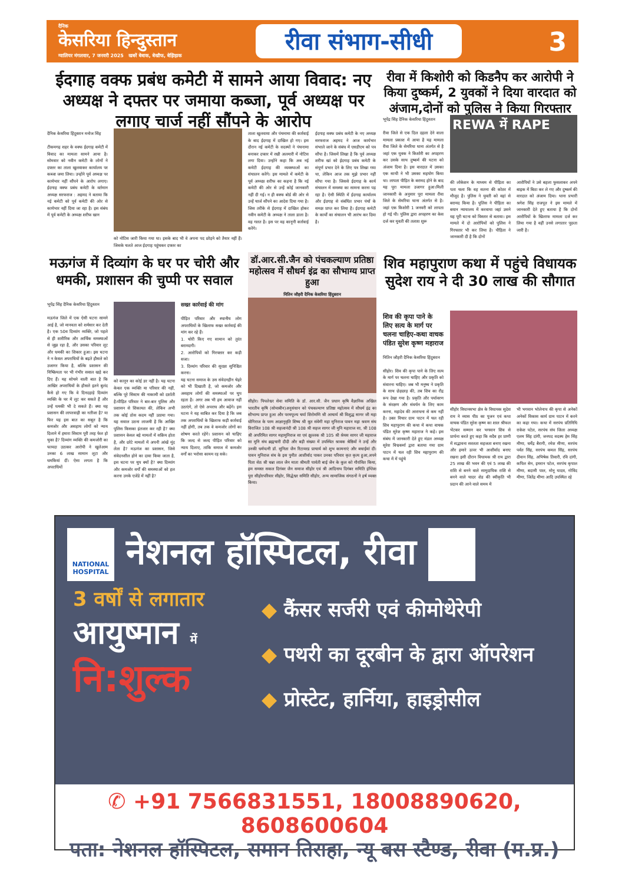दैनिक
केसरिया हिन्दुस्तान
ग्वालियर मंगलवार, 7 जनवरी 2025 खबरें बेबाक, बेखौफ, बेझिझक
रीवा संभाग-सीधी
3
ईदगाह वक्फ प्रबंध कमेटी में सामने आया विवाद: नए अध्यक्ष ने दफ्तर पर जमाया कब्जा, पूर्व अध्यक्ष पर लगाए चार्ज नहीं सौंपने के आरोप
रीवा में किशोरी को किडनैप कर आरोपी ने किया दुष्कर्म, 2 युवकों ने दिया वारदात को अंजाम,दोनों को पुलिस ने किया गिरफ्तार
दैनिक केसरिया हिंदुस्तान मनोज सिंह
टीकमगढ़ शहर के वक्फ ईदगाह कमेटी में विवाद का मामला सामने आया है। सोमवार को नवीन कमेटी के लोगों ने दफ्तर का ताला खुलवाकर कार्यालय पर कब्जा जमा लिया। उन्होंने पूर्व अध्यक्ष पर कार्यभार नहीं सौंपने के आरोप लगाए। ईदगाह वक्फ प्रबंध कमेटी के वर्तमान अध्यक्ष सरफराज : अहमद ने बताया कि नई कमेटी को पूर्व कमेटी की ओर से कार्यभार नहीं दिया जा रहा है। इस संबंध में पूर्व कमेटी के अध्यक्ष शरीफ खान
को नोटिस जारी किया गया था। इसके बाद भी वे अपना पद छोड़ने को तैयार नहीं हैं। जिसके चलते आज ईदगाह पहुंचकर दफ्तर का
ताला खुलवाया और पंचनामा की कार्रवाई के बाद ईदगाह में दाखिल हो गए। इस दौरान नई कमेटी के सदस्यों ने पंचनामा बनाकर दफ्तर में रखी अलमारी में नोटिस लगा दिया। उन्होंने कहा कि अब नई कमेटी ईदगाह की व्यवस्थाओं का संचालन करेंगे। इस मामले में कमेटी के पूर्व अध्यक्ष शरीफ का कहना है कि नई कमेटी की ओर से उन्हें कोई जानकारी नहीं दी गई। न ही वक्फ बोर्ड की ओर से उन्हें चार्ज सौंपने का आदेश दिया गया है। जिस तरीके से ईदगाह में दाखिल होकर नवीन कमेटी के अध्यक्ष ने ताला डाला है। वह गलत है। इस पर वह कानूनी कार्रवाई करेंगे।
ईदगाह वक्फ प्रबंध कमेटी के नए अध्यक्ष सरफराज अहमद ने आज कार्यभार संभाले जाने के संबंध में एसडीएम को पत्र सौंपा है। जिसमें लिखा है कि पूर्व अध्यक्ष शरीफ खां को ईदगाह प्रबंध कमेटी के संपूर्ण प्रभार देने के लिए पत्र लिखा गया था, लेकिन आज तक मुझे प्रभार नहीं सौंपा गया है। जिससे ईदगाह के कार्य संचालन में समस्या का सामना करना पड़ रहा है। ऐसी स्थिति में ईदगाह कार्यालय और ईदगाह से संबंधित प्रभार पंचों के समक्ष प्राप्त कर लिया है। ईदगाह कमेटी के कार्यों का संचालन भी आरंभ कर दिया है।
भूपेंद्र सिंह दैनिक केसरिया हिंदुस्तान
रीवा जिले से एक दिल दहला देने वाला मामला प्रकाश में आया है यह मामला रीवा जिले के सेमरिया थाना अंतर्गत से है जहां एक युवक ने किशोरी का अपहरण कर उसके साथ दुष्कर्म की घटना को अंजाम दिया है। इस वारदात में उसका एक साथी ने भी उसका सहयोग किया था। लापता पीड़ित के बरामद होने के बाद यह पूरा मामला उजागर हुआ।मिली जानकारी के अनुसार पूरा मामला रीवा जिले के सेमरिया थाना अंतर्गत से है। जहां एक किशोरी 1 जनवरी को लापता हो गई थी। पुलिस द्वारा अपहरण का केस दर्ज कर युवती की तलाश शुरू
REWA में RAPE
की लोकेशन के माध्यम से पीड़िता का पता चला कि वह सतना की कोठर में मौजूद है। पुलिस ने युवती को वहां से बरामद किया है। पुलिस ने पीड़िता का बयान न्यायालय में करवाया जहां उसने यह पूरी घटना को विस्तार से बताया। इस मामले में दो आरोपियों को पुलिस ने गिरफ्तार भी कर लिया है। पीड़िता ने जानकारी दी है कि दोनों
आरोपियों ने उसे बहला फुसलाकर अपने बाइक में बिठा कर ले गए और दुष्कर्म की वारदात को अंजाम दिया। थाना प्रभारी श्रगेश सिंह राजपूत ने इस मामले में जानकारी देते हुए बताया है कि दोनों आरोपियों के खिलाफ मामला दर्ज कर लिया गया है वहीं उनसे लगातार पूछता जारी है।
मऊगंज में दिव्यांग के घर पर चोरी और धमकी, प्रशासन की चुप्पी पर सवाल
भूपेंद्र सिंह दैनिक केसरिया हिंदुस्तान
मऊगंज जिले में एक ऐसी घटना सामने आई है, जो मानवता को शर्मसार कर देती है। एक 50व दिव्यांग व्यक्ति, जो पहले से ही शारीरिक और आर्थिक समस्याओं से जूझ रहा है, और उसका परिवार लूट और धमकी का शिकार हुआ। इस घटना ने न केवल अपराधियों के बढ़ते हौसले को उजागर किया है, बल्कि प्रशासन की निष्क्रियता पर भी गंभीर सवाल खड़े कर दिए हैं। यह सोचने वाली बात है कि आखिर अपराधियों के हौसले इतने बुलंद कैसे हो गए कि वे दिनदहाड़े दिव्यांग व्यक्ति के घर में लूट कर सकते हैं और उन्हें धमकी भी दे सकते हैं। क्या यह प्रशासन की लापरवाही का नतीजा है? या फिर यह इस बात का सबूत है कि कमजोर और असहाय लोगों को न्याय दिलाने में हमारा सिस्टम पूरी तरह फेल हो चुका है? दिव्यांग व्यक्ति की कमजोरी का फायदा उठाकर आरोपी ने खुलेआम उनका 6 लाख सामान लूटा और धमकियां दीं। ऐसा लगता है कि अपराधियों
को कानून का कोई डर नहीं है। यह घटना केवल एक व्यक्ति या परिवार की नहीं, बल्कि पूरे सिस्टम की नाकामी को दर्शाती है।पीड़ित परिवार ने बार-बार पुलिस और प्रशासन से शिकायत की, लेकिन अभी तक कोई ठोस कदम नहीं उठाया गया। यह सवाल उठना लाजमी है कि आखिर पुलिस किसका इंतजार कर रही है? क्या प्रशासन केवल बड़े मामलों में सक्रिय होता है, और छोटे मामलों में अपनी आंखें मूंद लेता है? मऊगंज का प्रशासन, जिसे संवेदनशील होने का दावा किया जाता है, इस घटना पर चुप क्यों है? क्या दिव्यांग और कमजोर वर्गों की समस्याओं को हल करना उनके एजेंडे में नहीं है?
सख्त कार्रवाई की मांग
पीड़ित परिवार और स्थानीय लोग अपराधियों के खिलाफ सख्त कार्रवाई की मांग कर रहे हैं।
1. चोरी किए गए सामान को तुरंत बरामदगी।
2. आरोपियों को गिरफ्तार कर कड़ी सजा।
3. दिव्यांग परिवार की सुरक्षा सुनिश्चित करना।
यह घटना समाज के उस संवेदनहीन चेहरे को भी दिखाती है, जो कमजोर और असहाय लोगों की समस्याओं पर चुप रहता है। अगर अब भी हम आवाज नहीं उठाएंगे, तो ऐसे अपराध और बढ़ेंगे। इस घटना ने यह साबित कर दिया है कि जब तक अपराधियों के खिलाफ कड़ी कार्रवाई नहीं होगी, तब तक वे कमजोर लोगों का शोषण करते रहेंगे। प्रशासन को चाहिए कि जल्द से जल्द पीड़ित परिवार को न्याय दिलाए, ताकि समाज में कमजोर वर्गों का भरोसा कायम रह सके।
डॉ.आर.सी.जैन को पंचकल्याण प्रतिष्ठा महोत्सव में सौधर्म इंद्र का सौभाग्य प्राप्त हुआ
नितिन जौहरी दैनिक केसरिया हिंदुस्तान
सीहोर। पिपलेश्वर सेवा समिति के डॉ. आर.सी. जैन प्रधान कृषि वैज्ञानिक अखिल भारतीय कृषि (सोयाबीन)अनुसंधान को पंचकल्याण प्रतिष्ठा महोत्सव में सौधर्म इंद्र का सौभाग्य प्राप्त हुआ और परमपूज्य चर्या शिरोमणि श्री आचार्य श्री विशुद्ध सागर जी महा योगिराज के परम आज्ञानुवृति शिष्य श्री श्रुत संवेगी महा मुनिराज पावन महा श्रवण संघ विराजित 108 श्री सहजानंदी श्री 108 श्री सहज सागर जी मुनि महाराज सा, श्री 108 श्री अपरिमित सागर महामुनिराज सा एवं क्षुल्लक श्री 105 श्री श्रेयस सागर जी महाराज सा मुनि संघ ब्रह्मचारी दीदी और बड़ी संख्या में उपस्थित श्रावक श्रेष्ठियों ने उन्हें और उनकी धर्मपत्नी डॉ. सुनिता जैन रिटायरड प्राचार्य को शुभ कामनाएं और बधाईयां दीं। पावन मुनिराज संघ के इस पुनीत आशीर्वाद पाकर उनका परिवार कृत कृत्य हुआ,अपने पिता सेठ श्री धन्ना लाल जैन माता श्रीमती पार्वती बाई जैन के कुल को गौरांवित किया, हम समस्त सकल दिगंबर जैन समाज सीहोर एवं श्री आदिनाथ दिगंबर समिति इंग्लिश पुरा सीहोरपरिवार सीहोर, सिद्धेश्वर समिति सीहोर, अन्य सामाजिक संगठनों ने हर्ष व्यक्त किया।
शिव महापुराण कथा में पहुंचे विधायक सुदेश राय ने दी 30 लाख की सौगात
शिव की कृपा पाने के लिए सत्य के मार्ग पर चलना चाहिए-कथा वाचक पंडित सुरेश कृष्ण महाराज
नितिन जौहरी दैनिक केसरिया हिंदुस्तान
सीहोर। शिव की कृपा पाने के लिए सत्य के मार्ग पर चलना चाहिए और प्रकृति को संवारना चाहिए। जब भी मनुष्य ने प्रकृति के साथ छेड़छाड़ की, तब शिव का रौद्र रूप देखा गया है। प्रकृति और पर्यावरण के संरक्षण और संवर्धन के लिए काम करना, महादेव की आराधना से कम नहीं है। उक्त विचार ग्राम पाटन में चल रही शिव महापुराण की कथा में कथा वाचक पंडित सुरेश कृष्ण महाराज ने कहे। इस संबंध में जानकारी देते हुए मंडल अध्यक्ष सुरेश विश्वकर्मा द्वारा बताया गया ग्राम पाटन में चल रही शिव महापुराण की कथा में में पहुंचे
सीहोर विधानसभा क्षेत्र के विधायक सुदेश राय ने व्यास पीठ का पूजन एवं कथा वाचक पंडित सुरेश कृष्ण का शाल श्रीफल भेंटकर सम्मान कर भगवान शिव से प्रार्थना करते हुए कहा कि सदैव हर प्राणी में सद्भावना सरलता सहजता बनाए रखना और हमारे ऊपर भी आशीर्वाद बनाए रखना इसी दौरान विधायक श्री राय द्वारा 25 लाख की भवन की एवं 5 लाख की राशि से बनने वाले सामुदायिक राशि से बनने वाले चादर शेड की स्वीकृति भी प्रदान की आने वाले समय में
भी भगवान भोलेनाथ की कृपा से अनेकों अनेकों विकास कार्य ग्राम पाटन में करने का कहा गया। कथा में सरपंच प्रतिनिधि राकेश पटेल, सरपंच संघ जिला अध्यक्ष एलम सिंह दांगी, जनपद सदस्य हेम सिंह मीणा, धर्मेंद्र बैरागी, रमेश मीणा, सरपंच पर्वत सिंह, सरपंच कमल सिंह, सरपंच दीवान सिंह, अभिषेक तिवारी, रवि दांगी, कपिल सेन, इमरान पटेल, सरपंच कृपाल मीणा, बदामी पाल, मोनू यादव, गोविंद मीणा, जितेंद्र मीणा आदि उपस्थित रहे
NATIONAL HOSPITAL
नेशनल हॉस्पिटल, रीवा
3 वर्षों से लगातार
आयुष्मान में
नि:शुल्क
◆ कैंसर सर्जरी एवं कीमोथेरेपी
◆ पथरी का दूरबीन के द्वारा ऑपरेशन
◆ प्रोस्टेट, हार्निया, हाइड्रोसील
✆ +91 7566831551, 18008890620, 8608600604
पता: नेशनल हॉस्पिटल, समान तिराहा, न्यू बस स्टैण्ड, रीवा (म.प्र.)